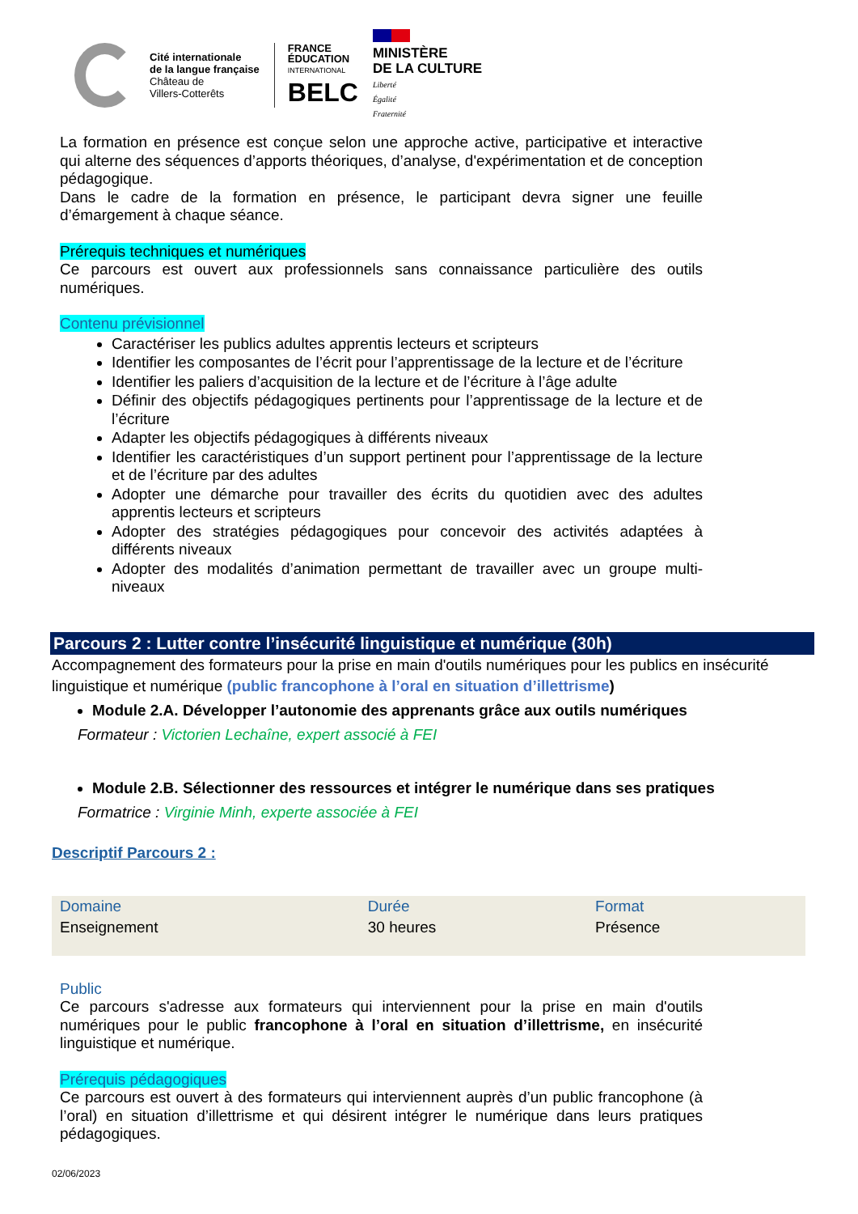Cité internationale
de la langue française
Château de
Villers-Cotterêts
FRANCE
ÉDUCATION
INTERNATIONAL
BELC
MINISTÈRE
DE LA CULTURE
Liberté
Égalité
Fraternité
La formation en présence est conçue selon une approche active, participative et interactive qui alterne des séquences d’apports théoriques, d’analyse, d'expérimentation et de conception pédagogique.
Dans le cadre de la formation en présence, le participant devra signer une feuille d’émargement à chaque séance.
Prérequis techniques et numériques
Ce parcours est ouvert aux professionnels sans connaissance particulière des outils numériques.
Contenu prévisionnel
Caractériser les publics adultes apprentis lecteurs et scripteurs
Identifier les composantes de l’écrit pour l’apprentissage de la lecture et de l’écriture
Identifier les paliers d’acquisition de la lecture et de l’écriture à l’âge adulte
Définir des objectifs pédagogiques pertinents pour l’apprentissage de la lecture et de l’écriture
Adapter les objectifs pédagogiques à différents niveaux
Identifier les caractéristiques d’un support pertinent pour l’apprentissage de la lecture et de l’écriture par des adultes
Adopter une démarche pour travailler des écrits du quotidien avec des adultes apprentis lecteurs et scripteurs
Adopter des stratégies pédagogiques pour concevoir des activités adaptées à différents niveaux
Adopter des modalités d’animation permettant de travailler avec un groupe multi-niveaux
Parcours 2 : Lutter contre l’insécurité linguistique et numérique (30h)
Accompagnement des formateurs pour la prise en main d'outils numériques pour les publics en insécurité linguistique et numérique (public francophone à l’oral en situation d’illettrisme)
Module 2.A. Développer l’autonomie des apprenants grâce aux outils numériques
Formateur : Victorien Lechaîne, expert associé à FEI
Module 2.B. Sélectionner des ressources et intégrer le numérique dans ses pratiques
Formatrice : Virginie Minh, experte associée à FEI
Descriptif Parcours 2 :
| Domaine | Durée | Format |
| --- | --- | --- |
| Enseignement | 30 heures | Présence |
Public
Ce parcours s'adresse aux formateurs qui interviennent pour la prise en main d'outils numériques pour le public francophone à l’oral en situation d’illettrisme, en insécurité linguistique et numérique.
Prérequis pédagogiques
Ce parcours est ouvert à des formateurs qui interviennent auprès d’un public francophone (à l’oral) en situation d’illettrisme et qui désirent intégrer le numérique dans leurs pratiques pédagogiques.
02/06/2023